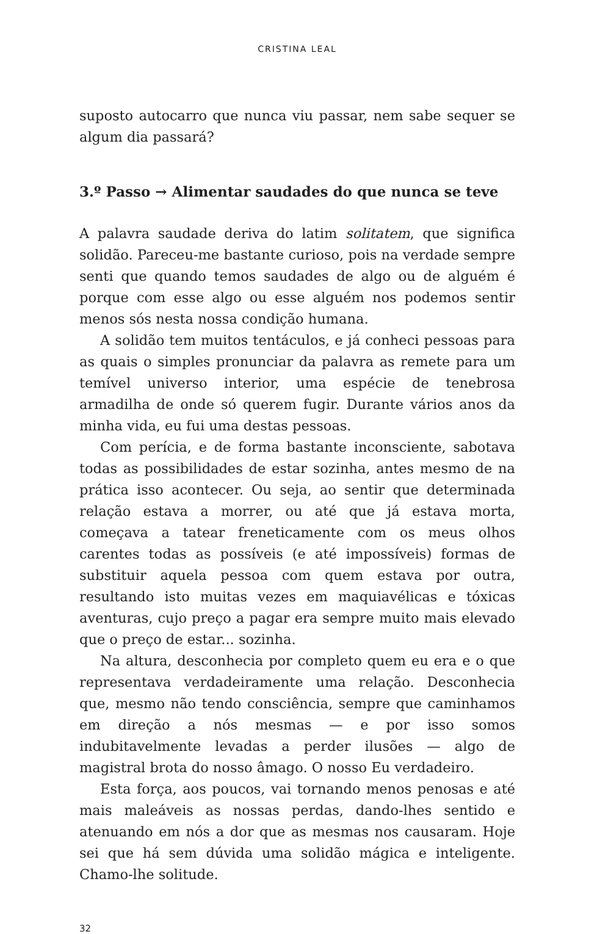CRISTINA LEAL
suposto autocarro que nunca viu passar, nem sabe sequer se algum dia passará?
3.º Passo → Alimentar saudades do que nunca se teve
A palavra saudade deriva do latim solitatem, que significa solidão. Pareceu-me bastante curioso, pois na verdade sempre senti que quando temos saudades de algo ou de alguém é porque com esse algo ou esse alguém nos podemos sentir menos sós nesta nossa condição humana.
A solidão tem muitos tentáculos, e já conheci pessoas para as quais o simples pronunciar da palavra as remete para um temível universo interior, uma espécie de tenebrosa armadilha de onde só querem fugir. Durante vários anos da minha vida, eu fui uma destas pessoas.
Com perícia, e de forma bastante inconsciente, sabotava todas as possibilidades de estar sozinha, antes mesmo de na prática isso acontecer. Ou seja, ao sentir que determinada relação estava a morrer, ou até que já estava morta, começava a tatear freneticamente com os meus olhos carentes todas as possíveis (e até impossíveis) formas de substituir aquela pessoa com quem estava por outra, resultando isto muitas vezes em maquiavélicas e tóxicas aventuras, cujo preço a pagar era sempre muito mais elevado que o preço de estar... sozinha.
Na altura, desconhecia por completo quem eu era e o que representava verdadeiramente uma relação. Desconhecia que, mesmo não tendo consciência, sempre que caminhamos em direção a nós mesmas — e por isso somos indubitavelmente levadas a perder ilusões — algo de magistral brota do nosso âmago. O nosso Eu verdadeiro.
Esta força, aos poucos, vai tornando menos penosas e até mais maleáveis as nossas perdas, dando-lhes sentido e atenuando em nós a dor que as mesmas nos causaram. Hoje sei que há sem dúvida uma solidão mágica e inteligente. Chamo-lhe solitude.
32